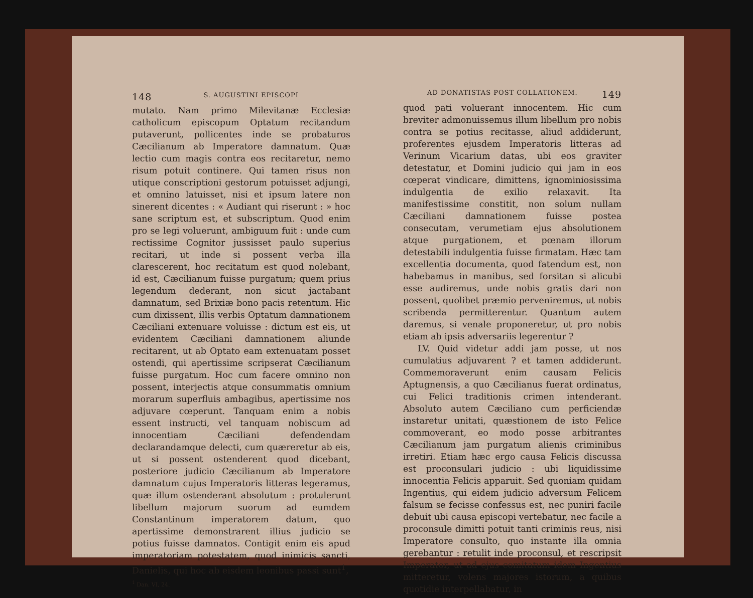148 S. AUGUSTINI EPISCOPI
mutato. Nam primo Milevitanæ Ecclesiæ catholicum episcopum Optatum recitandum putaverunt, pollicentes inde se probaturos Cæcilianum ab Imperatore damnatum. Quæ lectio cum magis contra eos recitaretur, nemo risum potuit continere. Qui tamen risus non utique conscriptioni gestorum potuisset adjungi, et omnino latuisset, nisi et ipsum latere non sinerent dicentes : « Audiant qui riserunt : » hoc sane scriptum est, et subscriptum. Quod enim pro se legi voluerunt, ambiguum fuit : unde cum rectissime Cognitor jussisset paulo superius recitari, ut inde si possent verba illa clarescerent, hoc recitatum est quod nolebant, id est, Cæcilianum fuisse purgatum; quem prius legendum dederant, non sicut jactabant damnatum, sed Brixiæ bono pacis retentum. Hic cum dixissent, illis verbis Optatum damnationem Cæciliani extenuare voluisse : dictum est eis, ut evidentem Cæciliani damnationem aliunde recitarent, ut ab Optato eam extenuatam posset ostendi, qui apertissime scripserat Cæcilianum fuisse purgatum. Hoc cum facere omnino non possent, interjectis atque consummatis omnium morarum superfluis ambagibus, apertissime nos adjuvare cœperunt. Tanquam enim a nobis essent instructi, vel tanquam nobiscum ad innocentiam Cæciliani defendendam declarandamque delecti, cum quæreretur ab eis, ut si possent ostenderent quod dicebant, posteriore judicio Cæcilianum ab Imperatore damnatum cujus Imperatoris litteras legeramus, quæ illum ostenderant absolutum : protulerunt libellum majorum suorum ad eumdem Constantinum imperatorem datum, quo apertissime demonstrarent illius judicio se potius fuisse damnatos. Contigit enim eis apud imperatoriam potestatem, quod inimicis sancti, Danielis, qui hoc ab eisdem leonibus passi sunt<sup>1</sup>,
<sup>1</sup> Dan. VI, 24.
AD DONATISTAS POST COLLATIONEM. 149
quod pati voluerant innocentem. Hic cum breviter admonuissemus illum libellum pro nobis contra se potius recitasse, aliud addiderunt, proferentes ejusdem Imperatoris litteras ad Verinum Vicarium datas, ubi eos graviter detestatur, et Domini judicio qui jam in eos cœperat vindicare, dimittens, ignominiosissima indulgentia de exilio relaxavit. Ita manifestissime constitit, non solum nullam Cæciliani damnationem fuisse postea consecutam, verumetiam ejus absolutionem atque purgationem, et pœnam illorum detestabili indulgentia fuisse firmatam. Hæc tam excellentia documenta, quod fatendum est, non habebamus in manibus, sed forsitan si alicubi esse audiremus, unde nobis gratis dari non possent, quolibet præmio perveniremus, ut nobis scribenda permitterentur. Quantum autem daremus, si venale proponeretur, ut pro nobis etiam ab ipsis adversariis legerentur ?
LV. Quid videtur addi jam posse, ut nos cumulatius adjuvarent ? et tamen addiderunt. Commemoraverunt enim causam Felicis Aptugnensis, a quo Cæcilianus fuerat ordinatus, cui Felici traditionis crimen intenderant. Absoluto autem Cæciliano cum perficiendæ instaretur unitati, quæstionem de isto Felice commoverant, eo modo posse arbitrantes Cæcilianum jam purgatum alienis criminibus irretiri. Etiam hæc ergo causa Felicis discussa est proconsulari judicio : ubi liquidissime innocentia Felicis apparuit. Sed quoniam quidam Ingentius, qui eidem judicio adversum Felicem falsum se fecisse confessus est, nec puniri facile debuit ubi causa episcopi vertebatur, nec facile a proconsule dimitti potuit tanti criminis reus, nisi Imperatore consulto, quo instante illa omnia gerebantur : retulit inde proconsul, et rescripsit Imperator, ut ad ejus comitatum idem Ingentius mitteretur, volens majores istorum, a quibus quotidie interpellabatur, in